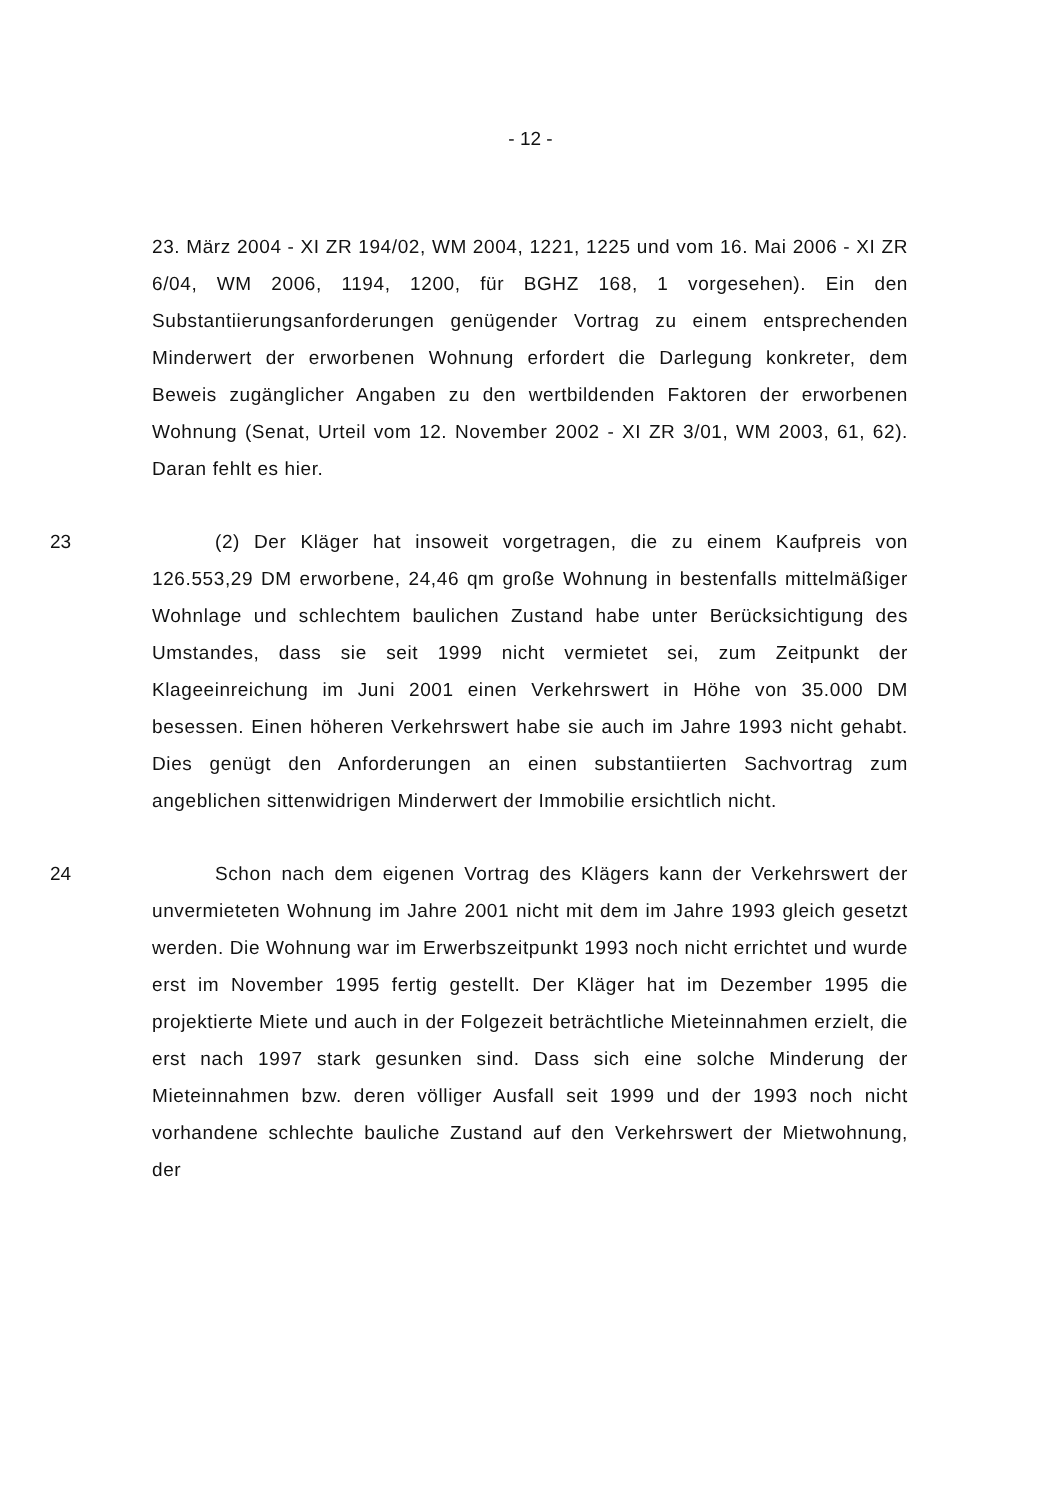- 12 -
23. März 2004 - XI ZR 194/02, WM 2004, 1221, 1225 und vom 16. Mai 2006 - XI ZR 6/04, WM 2006, 1194, 1200, für BGHZ 168, 1 vorgesehen). Ein den Substantiierungsanforderungen genügender Vortrag zu einem entsprechenden Minderwert der erworbenen Wohnung erfordert die Darlegung konkreter, dem Beweis zugänglicher Angaben zu den wertbildenden Faktoren der erworbenen Wohnung (Senat, Urteil vom 12. November 2002 - XI ZR 3/01, WM 2003, 61, 62). Daran fehlt es hier.
23 (2) Der Kläger hat insoweit vorgetragen, die zu einem Kaufpreis von 126.553,29 DM erworbene, 24,46 qm große Wohnung in bestenfalls mittelmäßiger Wohnlage und schlechtem baulichen Zustand habe unter Berücksichtigung des Umstandes, dass sie seit 1999 nicht vermietet sei, zum Zeitpunkt der Klageeinreichung im Juni 2001 einen Verkehrswert in Höhe von 35.000 DM besessen. Einen höheren Verkehrswert habe sie auch im Jahre 1993 nicht gehabt. Dies genügt den Anforderungen an einen substantiierten Sachvortrag zum angeblichen sittenwidrigen Minderwert der Immobilie ersichtlich nicht.
24 Schon nach dem eigenen Vortrag des Klägers kann der Verkehrswert der unvermieteten Wohnung im Jahre 2001 nicht mit dem im Jahre 1993 gleich gesetzt werden. Die Wohnung war im Erwerbszeitpunkt 1993 noch nicht errichtet und wurde erst im November 1995 fertig gestellt. Der Kläger hat im Dezember 1995 die projektierte Miete und auch in der Folgezeit beträchtliche Mieteinnahmen erzielt, die erst nach 1997 stark gesunken sind. Dass sich eine solche Minderung der Mieteinnahmen bzw. deren völliger Ausfall seit 1999 und der 1993 noch nicht vorhandene schlechte bauliche Zustand auf den Verkehrswert der Mietwohnung, der